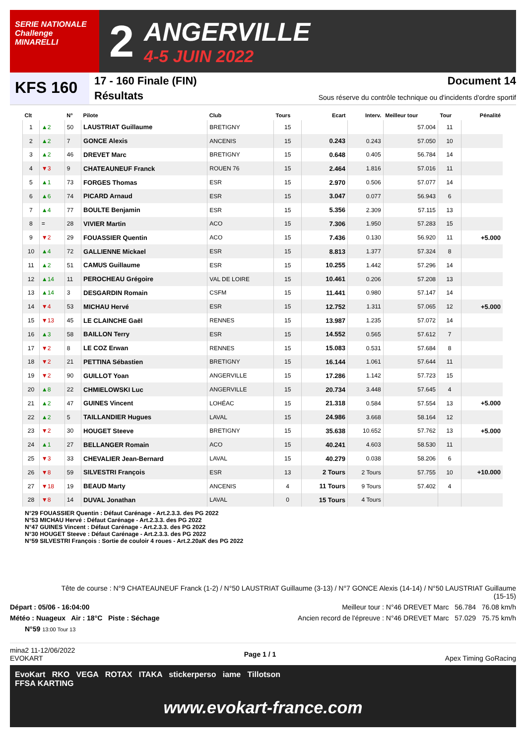SERIE NATIONALE
Challenge MINARELLI
2
ANGERVILLE
4-5 JUIN 2022
KFS 160
17 - 160 Finale (FIN)
Résultats
Document 14
Sous réserve du contrôle technique ou d'incidents d'ordre sportif
| Clt | | N° | Pilote | Club | Tours | Ecart | Interv. | Meilleur tour | Tour | Pénalité |
| --- | --- | --- | --- | --- | --- | --- | --- | --- | --- | --- |
| 1 | ▲2 | 50 | LAUSTRIAT Guillaume | BRETIGNY | 15 | | | 57.004 | 11 | |
| 2 | ▲2 | 7 | GONCE Alexis | ANCENIS | 15 | 0.243 | 0.243 | 57.050 | 10 | |
| 3 | ▲2 | 46 | DREVET Marc | BRETIGNY | 15 | 0.648 | 0.405 | 56.784 | 14 | |
| 4 | ▼3 | 9 | CHATEAUNEUF Franck | ROUEN 76 | 15 | 2.464 | 1.816 | 57.016 | 11 | |
| 5 | ▲1 | 73 | FORGES Thomas | ESR | 15 | 2.970 | 0.506 | 57.077 | 14 | |
| 6 | ▲6 | 74 | PICARD Arnaud | ESR | 15 | 3.047 | 0.077 | 56.943 | 6 | |
| 7 | ▲4 | 77 | BOULTE Benjamin | ESR | 15 | 5.356 | 2.309 | 57.115 | 13 | |
| 8 | = | 28 | VIVIER Martin | ACO | 15 | 7.306 | 1.950 | 57.283 | 15 | |
| 9 | ▼2 | 29 | FOUASSIER Quentin | ACO | 15 | 7.436 | 0.130 | 56.920 | 11 | +5.000 |
| 10 | ▲4 | 72 | GALLIENNE Mickael | ESR | 15 | 8.813 | 1.377 | 57.324 | 8 | |
| 11 | ▲2 | 51 | CAMUS Guillaume | ESR | 15 | 10.255 | 1.442 | 57.296 | 14 | |
| 12 | ▲14 | 11 | PEROCHEAU Grégoire | VAL DE LOIRE | 15 | 10.461 | 0.206 | 57.208 | 13 | |
| 13 | ▲14 | 3 | DESGARDIN Romain | CSFM | 15 | 11.441 | 0.980 | 57.147 | 14 | |
| 14 | ▼4 | 53 | MICHAU Hervé | ESR | 15 | 12.752 | 1.311 | 57.065 | 12 | +5.000 |
| 15 | ▼13 | 45 | LE CLAINCHE Gaël | RENNES | 15 | 13.987 | 1.235 | 57.072 | 14 | |
| 16 | ▲3 | 58 | BAILLON Terry | ESR | 15 | 14.552 | 0.565 | 57.612 | 7 | |
| 17 | ▼2 | 8 | LE COZ Erwan | RENNES | 15 | 15.083 | 0.531 | 57.684 | 8 | |
| 18 | ▼2 | 21 | PETTINA Sébastien | BRETIGNY | 15 | 16.144 | 1.061 | 57.644 | 11 | |
| 19 | ▼2 | 90 | GUILLOT Yoan | ANGERVILLE | 15 | 17.286 | 1.142 | 57.723 | 15 | |
| 20 | ▲8 | 22 | CHMIELOWSKI Luc | ANGERVILLE | 15 | 20.734 | 3.448 | 57.645 | 4 | |
| 21 | ▲2 | 47 | GUINES Vincent | LOHÉAC | 15 | 21.318 | 0.584 | 57.554 | 13 | +5.000 |
| 22 | ▲2 | 5 | TAILLANDIER Hugues | LAVAL | 15 | 24.986 | 3.668 | 58.164 | 12 | |
| 23 | ▼2 | 30 | HOUGET Steeve | BRETIGNY | 15 | 35.638 | 10.652 | 57.762 | 13 | +5.000 |
| 24 | ▲1 | 27 | BELLANGER Romain | ACO | 15 | 40.241 | 4.603 | 58.530 | 11 | |
| 25 | ▼3 | 33 | CHEVALIER Jean-Bernard | LAVAL | 15 | 40.279 | 0.038 | 58.206 | 6 | |
| 26 | ▼8 | 59 | SILVESTRI François | ESR | 13 | 2 Tours | 2 Tours | 57.755 | 10 | +10.000 |
| 27 | ▼18 | 19 | BEAUD Marty | ANCENIS | 4 | 11 Tours | 9 Tours | 57.402 | 4 | |
| 28 | ▼8 | 14 | DUVAL Jonathan | LAVAL | 0 | 15 Tours | 4 Tours | | | |
N°29 FOUASSIER Quentin : Défaut Carénage - Art.2.3.3. des PG 2022
N°53 MICHAU Hervé : Défaut Carénage - Art.2.3.3. des PG 2022
N°47 GUINES Vincent : Défaut Carénage - Art.2.3.3. des PG 2022
N°30 HOUGET Steeve : Défaut Carénage - Art.2.3.3. des PG 2022
N°59 SILVESTRI François : Sortie de couloir 4 roues - Art.2.20aK des PG 2022
Tête de course : N°9 CHATEAUNEUF Franck (1-2) / N°50 LAUSTRIAT Guillaume (3-13) / N°7 GONCE Alexis (14-14) / N°50 LAUSTRIAT Guillaume
(15-15)
Départ : 05/06 - 16:04:00 Meilleur tour : N°46 DREVET Marc 56.784 76.08 km/h
Météo : Nuageux Air : 18°C Piste : Séchage Ancien record de l'épreuve : N°46 DREVET Marc 57.029 75.75 km/h
N°59 13:00 Tour 13
mina2 11-12/06/2022
EVOKART Page 1 / 1 Apex Timing GoRacing
EvoKart RKO VEGA ROTAX ITAKA stickerperso iame Tillotson
FFSA KARTING
www.evokart-france.com